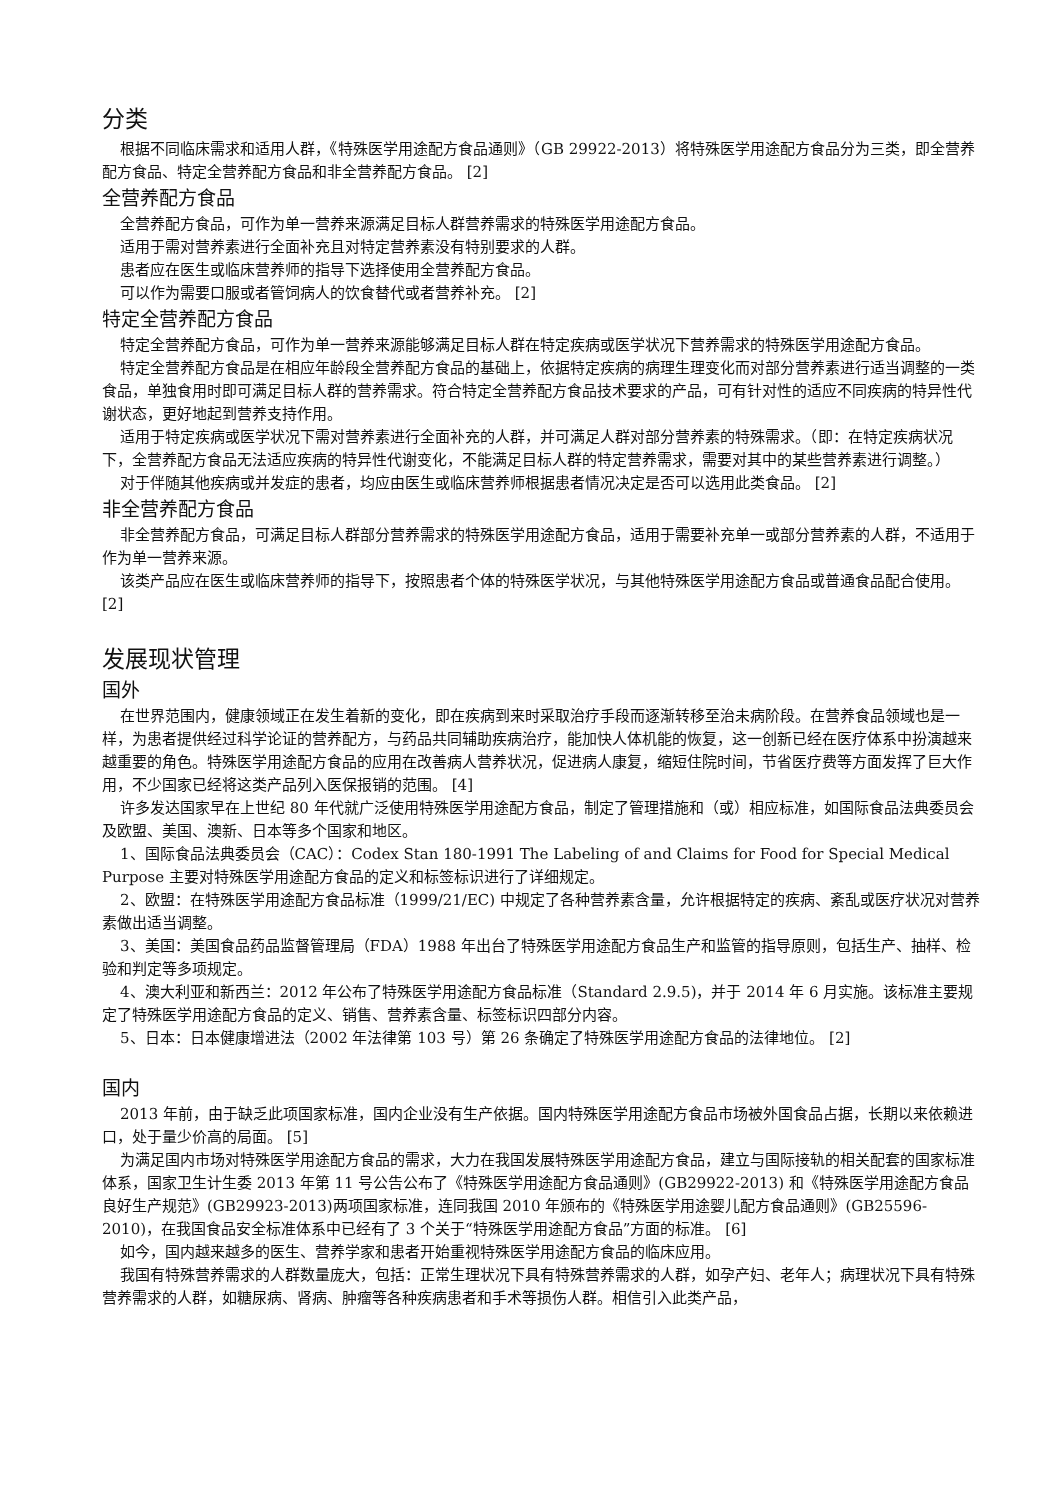分类
根据不同临床需求和适用人群，《特殊医学用途配方食品通则》（GB 29922-2013）将特殊医学用途配方食品分为三类，即全营养配方食品、特定全营养配方食品和非全营养配方食品。 [2]
全营养配方食品
全营养配方食品，可作为单一营养来源满足目标人群营养需求的特殊医学用途配方食品。
适用于需对营养素进行全面补充且对特定营养素没有特别要求的人群。
患者应在医生或临床营养师的指导下选择使用全营养配方食品。
可以作为需要口服或者管饲病人的饮食替代或者营养补充。 [2]
特定全营养配方食品
特定全营养配方食品，可作为单一营养来源能够满足目标人群在特定疾病或医学状况下营养需求的特殊医学用途配方食品。
特定全营养配方食品是在相应年龄段全营养配方食品的基础上，依据特定疾病的病理生理变化而对部分营养素进行适当调整的一类食品，单独食用时即可满足目标人群的营养需求。符合特定全营养配方食品技术要求的产品，可有针对性的适应不同疾病的特异性代谢状态，更好地起到营养支持作用。
适用于特定疾病或医学状况下需对营养素进行全面补充的人群，并可满足人群对部分营养素的特殊需求。（即：在特定疾病状况下，全营养配方食品无法适应疾病的特异性代谢变化，不能满足目标人群的特定营养需求，需要对其中的某些营养素进行调整。）
对于伴随其他疾病或并发症的患者，均应由医生或临床营养师根据患者情况决定是否可以选用此类食品。 [2]
非全营养配方食品
非全营养配方食品，可满足目标人群部分营养需求的特殊医学用途配方食品，适用于需要补充单一或部分营养素的人群，不适用于作为单一营养来源。
该类产品应在医生或临床营养师的指导下，按照患者个体的特殊医学状况，与其他特殊医学用途配方食品或普通食品配合使用。 [2]
发展现状管理
国外
在世界范围内，健康领域正在发生着新的变化，即在疾病到来时采取治疗手段而逐渐转移至治未病阶段。在营养食品领域也是一样，为患者提供经过科学论证的营养配方，与药品共同辅助疾病治疗，能加快人体机能的恢复，这一创新已经在医疗体系中扮演越来越重要的角色。特殊医学用途配方食品的应用在改善病人营养状况，促进病人康复，缩短住院时间，节省医疗费等方面发挥了巨大作用，不少国家已经将这类产品列入医保报销的范围。 [4]
许多发达国家早在上世纪 80 年代就广泛使用特殊医学用途配方食品，制定了管理措施和（或）相应标准，如国际食品法典委员会及欧盟、美国、澳新、日本等多个国家和地区。
1、国际食品法典委员会（CAC）：Codex Stan 180-1991 The Labeling of and Claims for Food for Special Medical Purpose 主要对特殊医学用途配方食品的定义和标签标识进行了详细规定。
2、欧盟：在特殊医学用途配方食品标准（1999/21/EC) 中规定了各种营养素含量，允许根据特定的疾病、紊乱或医疗状况对营养素做出适当调整。
3、美国：美国食品药品监督管理局（FDA）1988 年出台了特殊医学用途配方食品生产和监管的指导原则，包括生产、抽样、检验和判定等多项规定。
4、澳大利亚和新西兰：2012 年公布了特殊医学用途配方食品标准（Standard 2.9.5)，并于 2014 年 6 月实施。该标准主要规定了特殊医学用途配方食品的定义、销售、营养素含量、标签标识四部分内容。
5、日本：日本健康增进法（2002 年法律第 103 号）第 26 条确定了特殊医学用途配方食品的法律地位。 [2]
国内
2013 年前，由于缺乏此项国家标准，国内企业没有生产依据。国内特殊医学用途配方食品市场被外国食品占据，长期以来依赖进口，处于量少价高的局面。 [5]
为满足国内市场对特殊医学用途配方食品的需求，大力在我国发展特殊医学用途配方食品，建立与国际接轨的相关配套的国家标准体系，国家卫生计生委 2013 年第 11 号公告公布了《特殊医学用途配方食品通则》(GB29922-2013) 和《特殊医学用途配方食品良好生产规范》(GB29923-2013)两项国家标准，连同我国 2010 年颁布的《特殊医学用途婴儿配方食品通则》(GB25596-2010)，在我国食品安全标准体系中已经有了 3 个关于“特殊医学用途配方食品”方面的标准。 [6]
如今，国内越来越多的医生、营养学家和患者开始重视特殊医学用途配方食品的临床应用。
我国有特殊营养需求的人群数量庞大，包括：正常生理状况下具有特殊营养需求的人群，如孕产妇、老年人；病理状况下具有特殊营养需求的人群，如糖尿病、肾病、肿瘤等各种疾病患者和手术等损伤人群。相信引入此类产品，